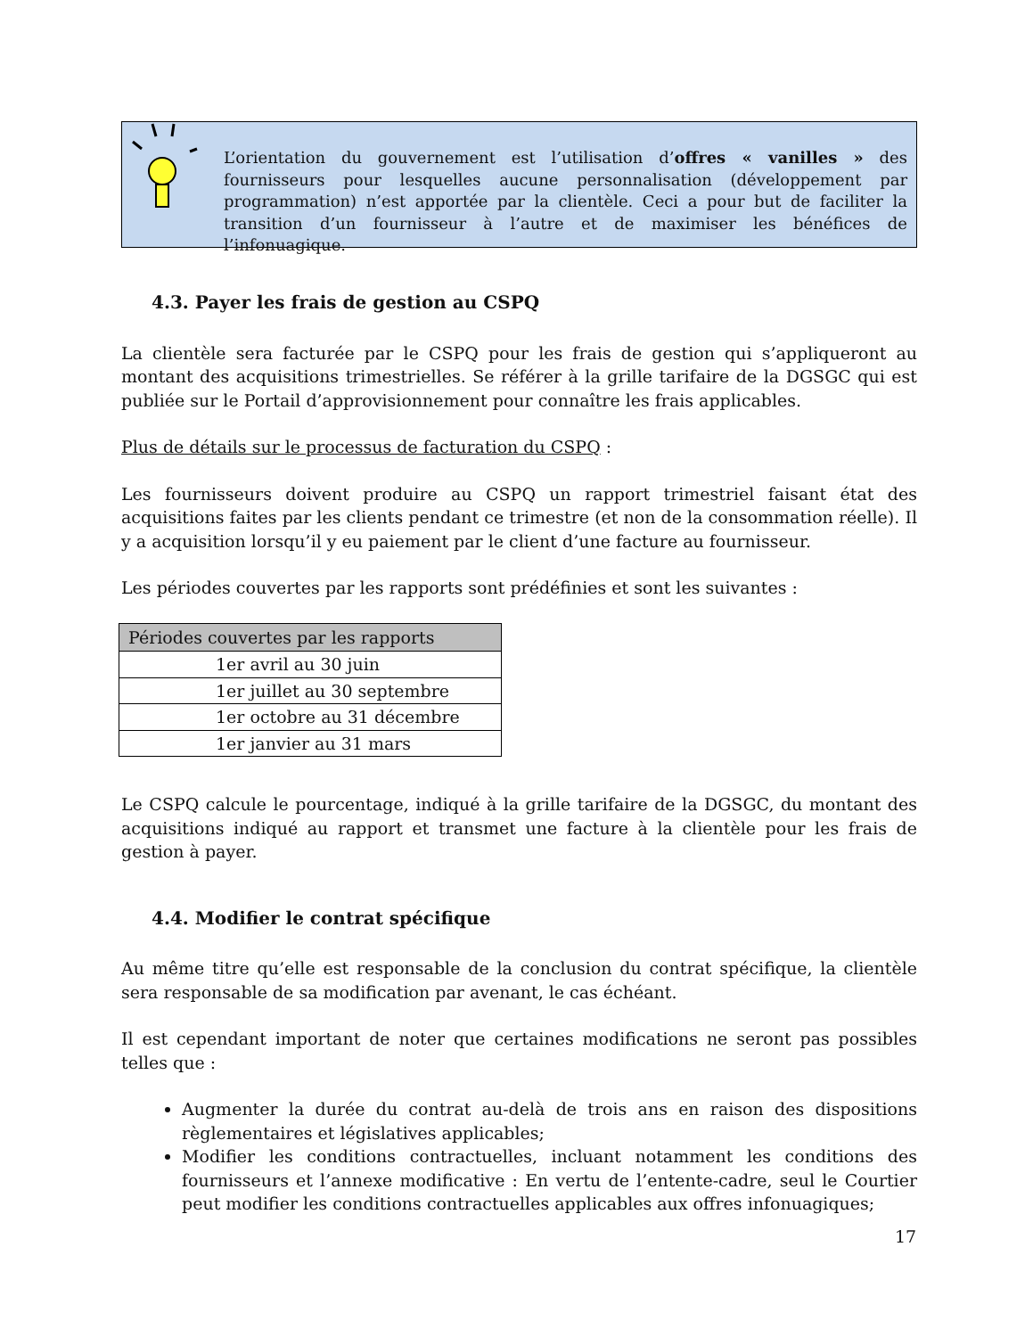L’orientation du gouvernement est l’utilisation d’offres « vanilles » des fournisseurs pour lesquelles aucune personnalisation (développement par programmation) n’est apportée par la clientèle. Ceci a pour but de faciliter la transition d’un fournisseur à l’autre et de maximiser les bénéfices de l’infonuagique.
4.3. Payer les frais de gestion au CSPQ
La clientèle sera facturée par le CSPQ pour les frais de gestion qui s’appliqueront au montant des acquisitions trimestrielles. Se référer à la grille tarifaire de la DGSGC qui est publiée sur le Portail d’approvisionnement pour connaître les frais applicables.
Plus de détails sur le processus de facturation du CSPQ :
Les fournisseurs doivent produire au CSPQ un rapport trimestriel faisant état des acquisitions faites par les clients pendant ce trimestre (et non de la consommation réelle). Il y a acquisition lorsqu’il y eu paiement par le client d’une facture au fournisseur.
Les périodes couvertes par les rapports sont prédéfinies et sont les suivantes :
| Périodes couvertes par les rapports |
| --- |
| 1er avril au 30 juin |
| 1er juillet au 30 septembre |
| 1er octobre au 31 décembre |
| 1er janvier au 31 mars |
Le CSPQ calcule le pourcentage, indiqué à la grille tarifaire de la DGSGC, du montant des acquisitions indiqué au rapport et transmet une facture à la clientèle pour les frais de gestion à payer.
4.4. Modifier le contrat spécifique
Au même titre qu’elle est responsable de la conclusion du contrat spécifique, la clientèle sera responsable de sa modification par avenant, le cas échéant.
Il est cependant important de noter que certaines modifications ne seront pas possibles telles que :
Augmenter la durée du contrat au-delà de trois ans en raison des dispositions règlementaires et législatives applicables;
Modifier les conditions contractuelles, incluant notamment les conditions des fournisseurs et l’annexe modificative : En vertu de l’entente-cadre, seul le Courtier peut modifier les conditions contractuelles applicables aux offres infonuagiques;
17